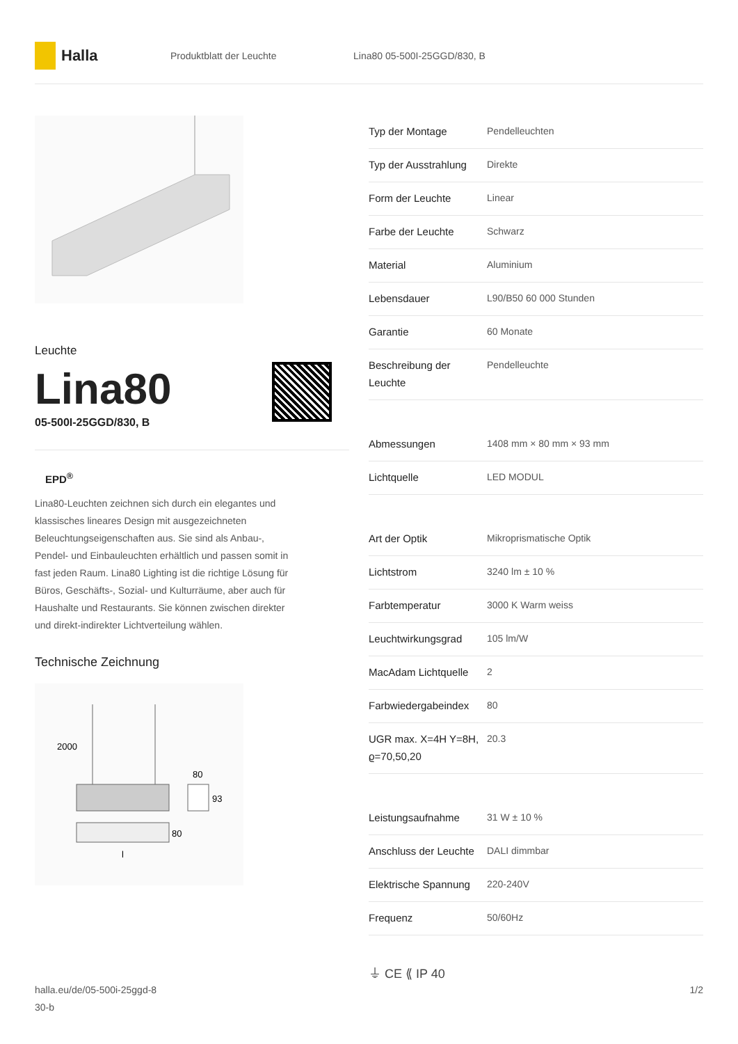Halla
Produktblatt der Leuchte Lina80 05-500I-25GGD/830, B
Leuchte
Lina80
05-500I-25GGD/830, B
EPD<sup>®</sup>
Lina80-Leuchten zeichnen sich durch ein elegantes und klassisches lineares Design mit ausgezeichneten Beleuchtungseigenschaften aus. Sie sind als Anbau-, Pendel- und Einbauleuchten erhältlich und passen somit in fast jeden Raum. Lina80 Lighting ist die richtige Lösung für Büros, Geschäfts-, Sozial- und Kulturräume, aber auch für Haushalte und Restaurants. Sie können zwischen direkter und direkt-indirekter Lichtverteilung wählen.
Technische Zeichnung
2000
80
93
80
l
| Typ der Montage | Pendelleuchten |
| Typ der Ausstrahlung | Direkte |
| Form der Leuchte | Linear |
| Farbe der Leuchte | Schwarz |
| Material | Aluminium |
| Lebensdauer | L90/B50 60 000 Stunden |
| Garantie | 60 Monate |
| Beschreibung der Leuchte | Pendelleuchte |
| Abmessungen | 1408 mm × 80 mm × 93 mm |
| Lichtquelle | LED MODUL |
| Art der Optik | Mikroprismatische Optik |
| Lichtstrom | 3240 lm ± 10 % |
| Farbtemperatur | 3000 K Warm weiss |
| Leuchtwirkungsgrad | 105 lm/W |
| MacAdam Lichtquelle | 2 |
| Farbwiedergabeindex | 80 |
| UGR max. X=4H Y=8H, ϱ=70,50,20 | 20.3 |
| Leistungsaufnahme | 31 W ± 10 % |
| Anschluss der Leuchte | DALI dimmbar |
| Elektrische Spannung | 220-240V |
| Frequenz | 50/60Hz |
⏚ CE ⟪ IP 40
halla.eu/de/05-500i-25ggd-8
30-b
1/2